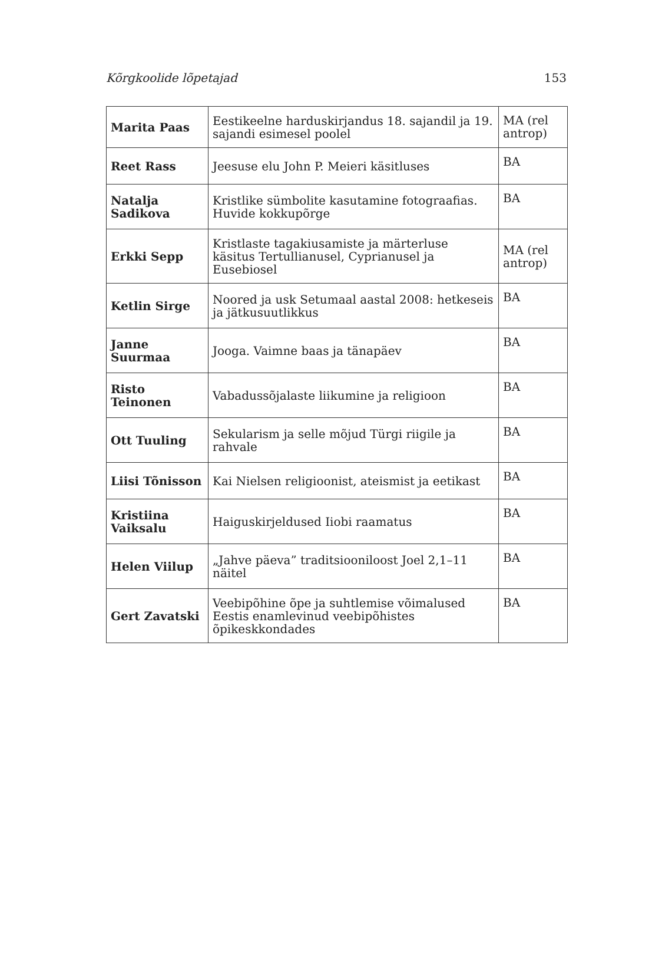Kõrgkoolide lõpetajad 153
| Marita Paas | Eestikeelne harduskirjandus 18. sajandil ja 19. sajandi esimesel poolel | MA (rel antrop) |
| Reet Rass | Jeesuse elu John P. Meieri käsitluses | BA |
| Natalja Sadikova | Kristlike sümbolite kasutamine fotograafias. Huvide kokkupõrge | BA |
| Erkki Sepp | Kristlaste tagakiusamiste ja märterluse käsitus Tertullianusel, Cyprianusel ja Eusebiosel | MA (rel antrop) |
| Ketlin Sirge | Noored ja usk Setumaal aastal 2008: hetkeseis ja jätkusuutlikkus | BA |
| Janne Suurmaa | Jooga. Vaimne baas ja tänapäev | BA |
| Risto Teinonen | Vabadussõjalaste liikumine ja religioon | BA |
| Ott Tuuling | Sekularism ja selle mõjud Türgi riigile ja rahvale | BA |
| Liisi Tõnisson | Kai Nielsen religioonist, ateismist ja eetikast | BA |
| Kristiina Vaiksalu | Haiguskirjeldused Iiobi raamatus | BA |
| Helen Viilup | „Jahve päeva” traditsiooniloost Joel 2,1–11 näitel | BA |
| Gert Zavatski | Veebipõhine õpe ja suhtlemise võimalused Eestis enamlevinud veebipõhistes õpikeskkondades | BA |